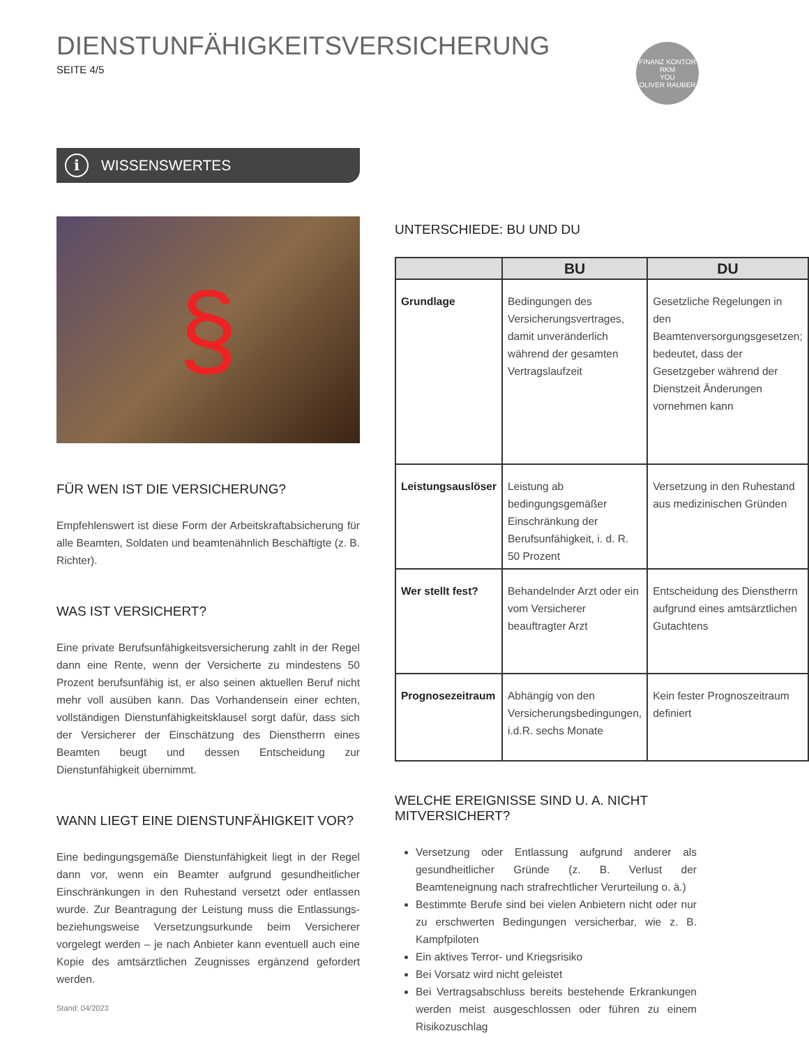DIENSTUNFÄHIGKEITSVERSICHERUNG
SEITE 4/5
FINANZ KONTOR RKM
YOU
OLIVER RAUBER
i WISSENSWERTES
§
FÜR WEN IST DIE VERSICHERUNG?
Empfehlenswert ist diese Form der Arbeitskraftabsicherung für alle Beamten, Soldaten und beamtenähnlich Beschäftigte (z. B. Richter).
WAS IST VERSICHERT?
Eine private Berufsunfähigkeitsversicherung zahlt in der Regel dann eine Rente, wenn der Versicherte zu mindestens 50 Prozent berufsunfähig ist, er also seinen aktuellen Beruf nicht mehr voll ausüben kann. Das Vorhandensein einer echten, vollständigen Dienstunfähigkeitsklausel sorgt dafür, dass sich der Versicherer der Einschätzung des Dienstherrn eines Beamten beugt und dessen Entscheidung zur Dienstunfähigkeit übernimmt.
WANN LIEGT EINE DIENSTUNFÄHIGKEIT VOR?
Eine bedingungsgemäße Dienstunfähigkeit liegt in der Regel dann vor, wenn ein Beamter aufgrund gesundheitlicher Einschränkungen in den Ruhestand versetzt oder entlassen wurde. Zur Beantragung der Leistung muss die Entlassungs- beziehungsweise Versetzungsurkunde beim Versicherer vorgelegt werden – je nach Anbieter kann eventuell auch eine Kopie des amtsärztlichen Zeugnisses ergänzend gefordert werden.
UNTERSCHIEDE: BU UND DU
| | BU | DU |
| --- | --- | --- |
| Grundlage | Bedingungen des Versicherungsvertrages, damit unveränderlich während der gesamten Vertragslaufzeit | Gesetzliche Regelungen in den Beamtenversorgungsgesetzen; bedeutet, dass der Gesetzgeber während der Dienstzeit Änderungen vornehmen kann |
| Leistungsauslöser | Leistung ab bedingungsgemäßer Einschränkung der Berufsunfähigkeit, i. d. R. 50 Prozent | Versetzung in den Ruhestand aus medizinischen Gründen |
| Wer stellt fest? | Behandelnder Arzt oder ein vom Versicherer beauftragter Arzt | Entscheidung des Dienstherrn aufgrund eines amtsärztlichen Gutachtens |
| Prognosezeitraum | Abhängig von den Versicherungsbedingungen, i.d.R. sechs Monate | Kein fester Prognoszeitraum definiert |
WELCHE EREIGNISSE SIND U. A. NICHT MITVERSICHERT?
Versetzung oder Entlassung aufgrund anderer als gesundheitlicher Gründe (z. B. Verlust der Beamteneignung nach strafrechtlicher Verurteilung o. ä.)
Bestimmte Berufe sind bei vielen Anbietern nicht oder nur zu erschwerten Bedingungen versicherbar, wie z. B. Kampfpiloten
Ein aktives Terror- und Kriegsrisiko
Bei Vorsatz wird nicht geleistet
Bei Vertragsabschluss bereits bestehende Erkrankungen werden meist ausgeschlossen oder führen zu einem Risikozuschlag
Stand: 04/2023